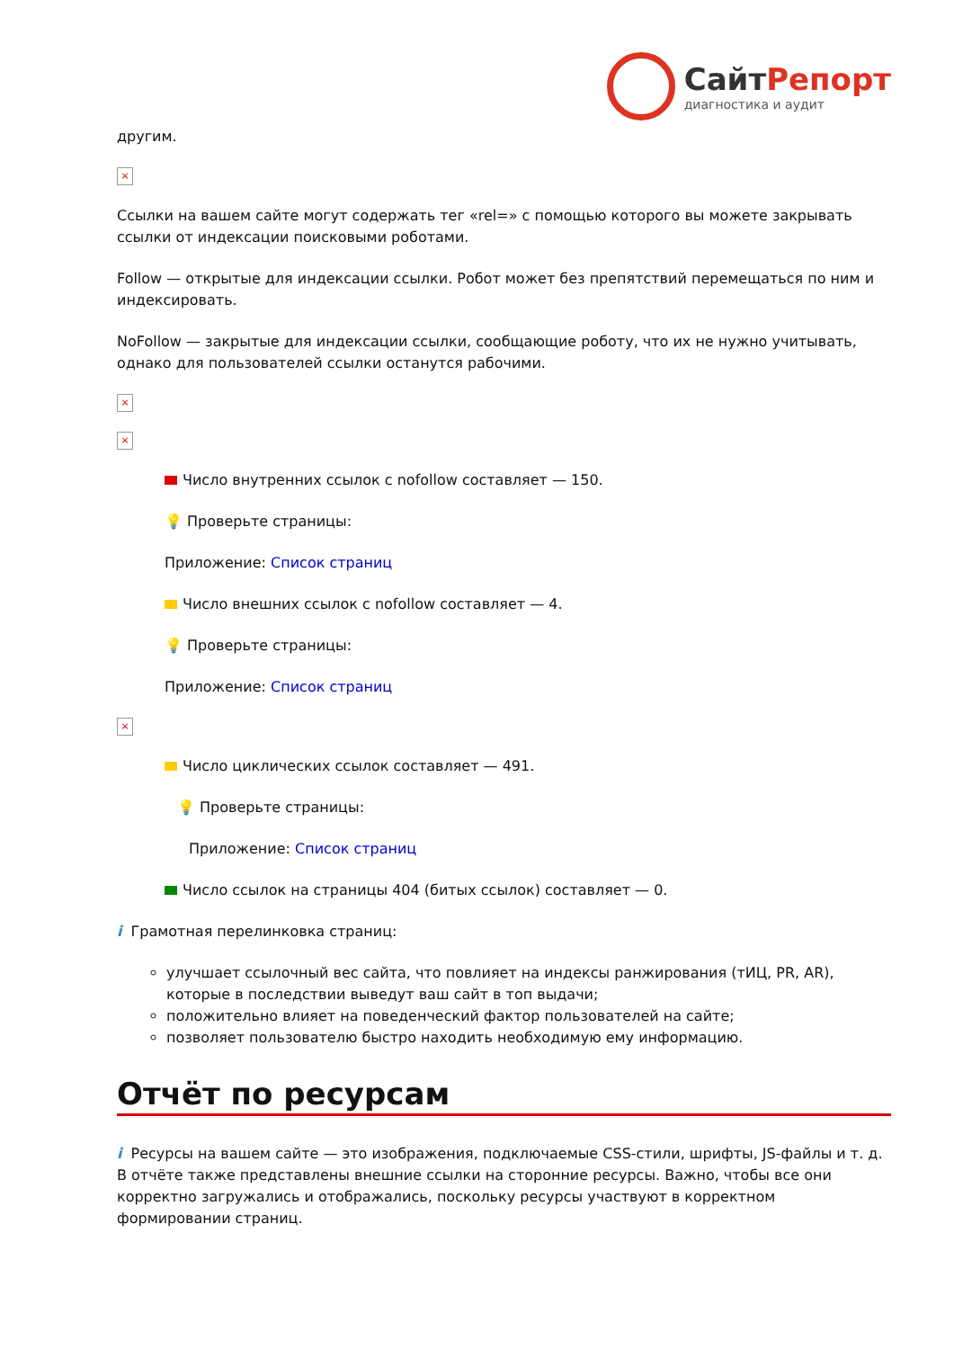СайтРепорт
диагностика и аудит
другим.
×
Ссылки на вашем сайте могут содержать тег «rel=» с помощью которого вы можете закрывать ссылки от индексации поисковыми роботами.
Follow — открытые для индексации ссылки. Робот может без препятствий перемещаться по ним и индексировать.
NoFollow — закрытые для индексации ссылки, сообщающие роботу, что их не нужно учитывать, однако для пользователей ссылки останутся рабочими.
×
×
Число внутренних ссылок с nofollow составляет — 150.
💡 Проверьте страницы:
Приложение: Список страниц
Число внешних ссылок с nofollow составляет — 4.
💡 Проверьте страницы:
Приложение: Список страниц
×
Число циклических ссылок составляет — 491.
💡 Проверьте страницы:
Приложение: Список страниц
Число ссылок на страницы 404 (битых ссылок) составляет — 0.
i Грамотная перелинковка страниц:
улучшает ссылочный вес сайта, что повлияет на индексы ранжирования (тИЦ, PR, AR), которые в последствии выведут ваш сайт в топ выдачи;
положительно влияет на поведенческий фактор пользователей на сайте;
позволяет пользователю быстро находить необходимую ему информацию.
Отчёт по ресурсам
i Ресурсы на вашем сайте — это изображения, подключаемые CSS-стили, шрифты, JS-файлы и т. д. В отчёте также представлены внешние ссылки на сторонние ресурсы. Важно, чтобы все они корректно загружались и отображались, поскольку ресурсы участвуют в корректном формировании страниц.